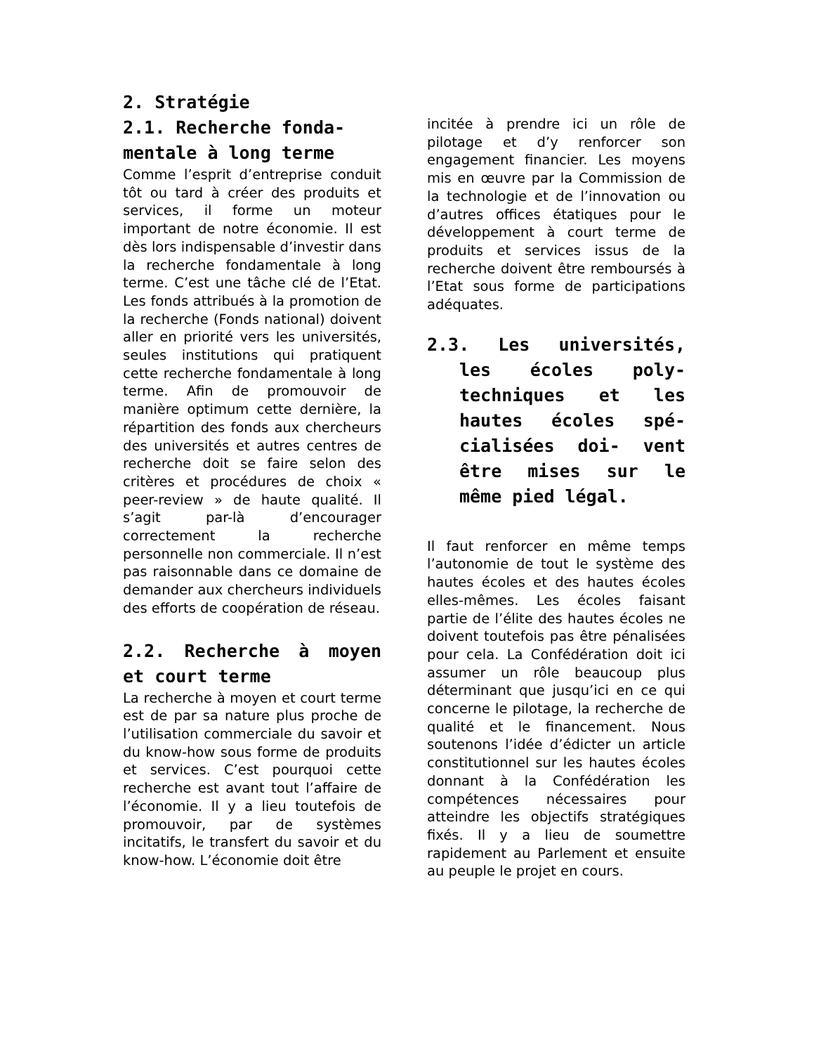2. Stratégie
2.1. Recherche fonda-mentale à long terme
Comme l’esprit d’entreprise conduit tôt ou tard à créer des produits et services, il forme un moteur important de notre économie. Il est dès lors indispensable d’investir dans la recherche fondamentale à long terme. C’est une tâche clé de l’Etat. Les fonds attribués à la promotion de la recherche (Fonds national) doivent aller en priorité vers les universités, seules institutions qui pratiquent cette recherche fondamentale à long terme. Afin de promouvoir de manière optimum cette dernière, la répartition des fonds aux chercheurs des universités et autres centres de recherche doit se faire selon des critères et procédures de choix « peer-review » de haute qualité. Il s’agit par-là d’encourager correctement la recherche personnelle non commerciale. Il n’est pas raisonnable dans ce domaine de demander aux chercheurs individuels des efforts de coopération de réseau.
2.2. Recherche à moyen et court terme
La recherche à moyen et court terme est de par sa nature plus proche de l’utilisation commerciale du savoir et du know-how sous forme de produits et services. C’est pourquoi cette recherche est avant tout l’affaire de l’économie. Il y a lieu toutefois de promouvoir, par de systèmes incitatifs, le transfert du savoir et du know-how. L’économie doit être
incitée à prendre ici un rôle de pilotage et d’y renforcer son engagement financier. Les moyens mis en œuvre par la Commission de la technologie et de l’innovation ou d’autres offices étatiques pour le développement à court terme de produits et services issus de la recherche doivent être remboursés à l’Etat sous forme de participations adéquates.
2.3. Les universités, les écoles poly-techniques et les hautes écoles spé-cialisées doi- vent être mises sur le même pied légal.
Il faut renforcer en même temps l’autonomie de tout le système des hautes écoles et des hautes écoles elles-mêmes. Les écoles faisant partie de l’élite des hautes écoles ne doivent toutefois pas être pénalisées pour cela. La Confédération doit ici assumer un rôle beaucoup plus déterminant que jusqu’ici en ce qui concerne le pilotage, la recherche de qualité et le financement. Nous soutenons l’idée d’édicter un article constitutionnel sur les hautes écoles donnant à la Confédération les compétences nécessaires pour atteindre les objectifs stratégiques fixés. Il y a lieu de soumettre rapidement au Parlement et ensuite au peuple le projet en cours.